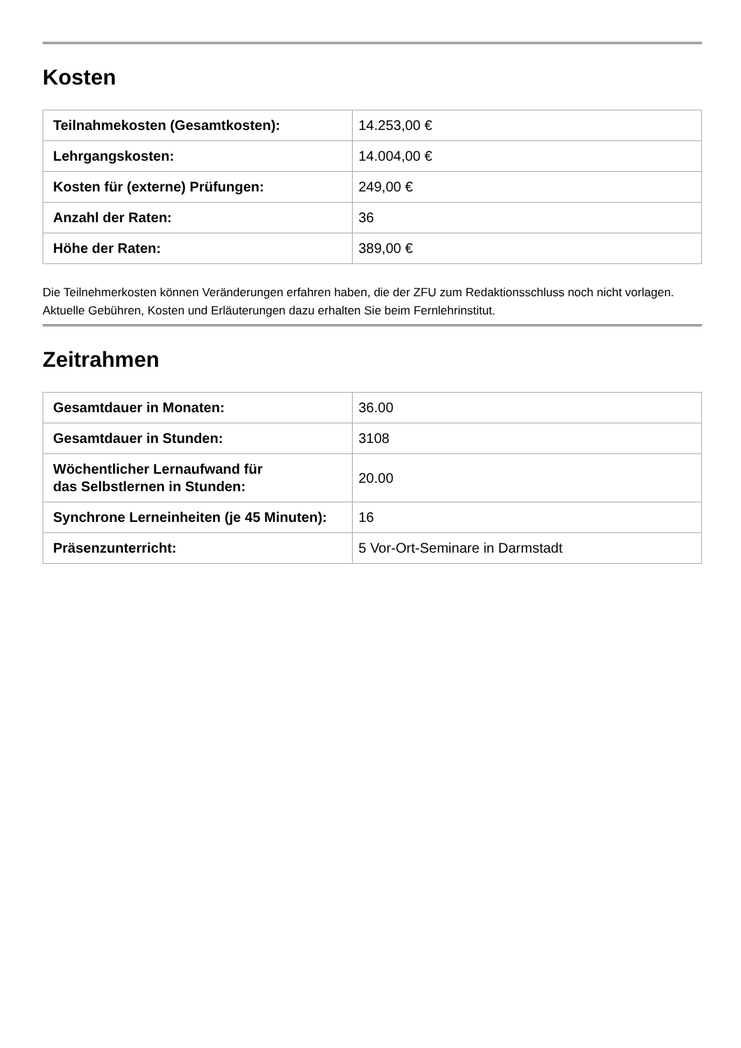Kosten
| Teilnahmekosten (Gesamtkosten): | 14.253,00 € |
| Lehrgangskosten: | 14.004,00 € |
| Kosten für (externe) Prüfungen: | 249,00 € |
| Anzahl der Raten: | 36 |
| Höhe der Raten: | 389,00 € |
Die Teilnehmerkosten können Veränderungen erfahren haben, die der ZFU zum Redaktionsschluss noch nicht vorlagen. Aktuelle Gebühren, Kosten und Erläuterungen dazu erhalten Sie beim Fernlehrinstitut.
Zeitrahmen
| Gesamtdauer in Monaten: | 36.00 |
| Gesamtdauer in Stunden: | 3108 |
| Wöchentlicher Lernaufwand für das Selbstlernen in Stunden: | 20.00 |
| Synchrone Lerneinheiten (je 45 Minuten): | 16 |
| Präsenzunterricht: | 5 Vor-Ort-Seminare in Darmstadt |